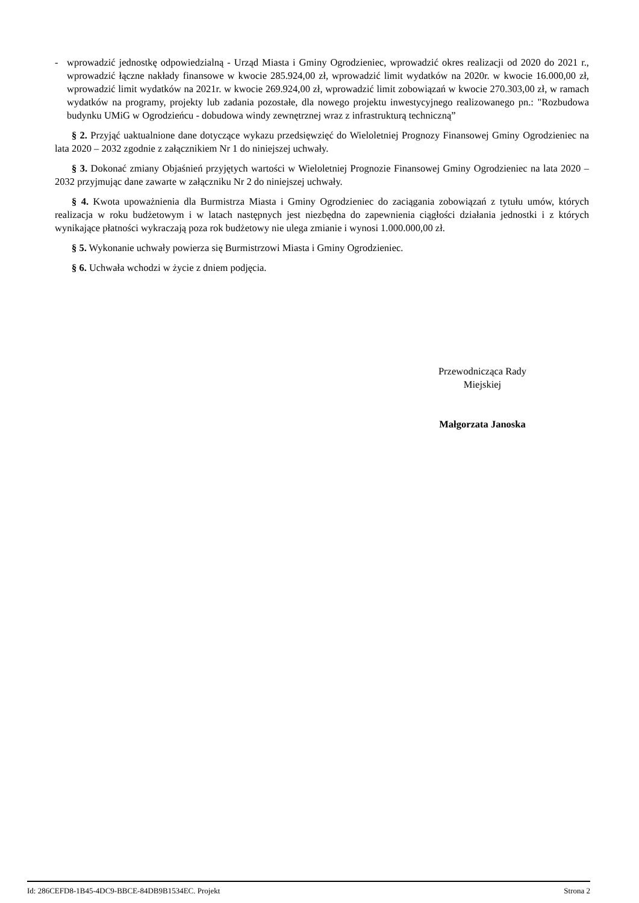- wprowadzić jednostkę odpowiedzialną - Urząd Miasta i Gminy Ogrodzieniec, wprowadzić okres realizacji od 2020 do 2021 r., wprowadzić łączne nakłady finansowe w kwocie 285.924,00 zł, wprowadzić limit wydatków na 2020r. w kwocie 16.000,00 zł, wprowadzić limit wydatków na 2021r. w kwocie 269.924,00 zł, wprowadzić limit zobowiązań w kwocie 270.303,00 zł, w ramach wydatków na programy, projekty lub zadania pozostałe, dla nowego projektu inwestycyjnego realizowanego pn.: "Rozbudowa budynku UMiG w Ogrodzieńcu - dobudowa windy zewnętrznej wraz z infrastrukturą techniczną”
§ 2. Przyjąć uaktualnione dane dotyczące wykazu przedsięwzięć do Wieloletniej Prognozy Finansowej Gminy Ogrodzieniec na lata 2020 – 2032 zgodnie z załącznikiem Nr 1 do niniejszej uchwały.
§ 3. Dokonać zmiany Objaśnień przyjętych wartości w Wieloletniej Prognozie Finansowej Gminy Ogrodzieniec na lata 2020 – 2032 przyjmując dane zawarte w załączniku Nr 2 do niniejszej uchwały.
§ 4. Kwota upoważnienia dla Burmistrza Miasta i Gminy Ogrodzieniec do zaciągania zobowiązań z tytułu umów, których realizacja w roku budżetowym i w latach następnych jest niezbędna do zapewnienia ciągłości działania jednostki i z których wynikające płatności wykraczają poza rok budżetowy nie ulega zmianie i wynosi 1.000.000,00 zł.
§ 5. Wykonanie uchwały powierza się Burmistrzowi Miasta i Gminy Ogrodzieniec.
§ 6. Uchwała wchodzi w życie z dniem podjęcia.
Przewodnicząca Rady
Miejskiej
Małgorzata Janoska
Id: 286CEFD8-1B45-4DC9-BBCE-84DB9B1534EC. Projekt Strona 2